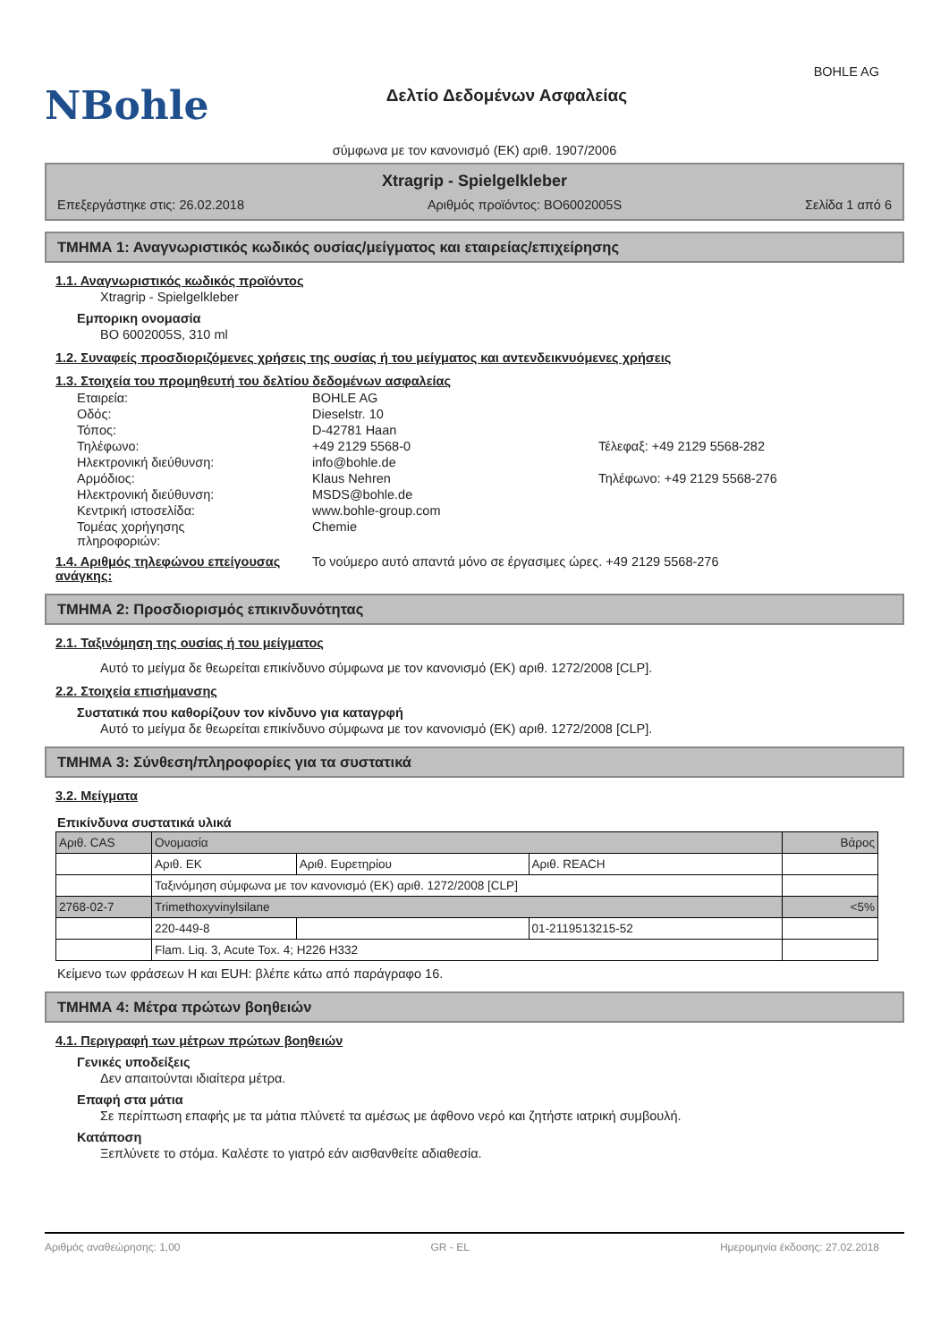NBohle
Δελτίο Δεδομένων Ασφαλείας
BOHLE AG
σύμφωνα με τον κανονισμό (ΕΚ) αριθ. 1907/2006
Xtragrip - Spielgelkleber
Επεξεργάστηκε στις: 26.02.2018 Αριθμός προϊόντος: BO6002005S Σελίδα 1 από 6
ΤΜΗΜΑ 1: Αναγνωριστικός κωδικός ουσίας/μείγματος και εταιρείας/επιχείρησης
1.1. Αναγνωριστικός κωδικός προϊόντος
Xtragrip - Spielgelkleber
Εμπορικη ονομασία
BO 6002005S, 310 ml
1.2. Συναφείς προσδιοριζόμενες χρήσεις της ουσίας ή του μείγματος και αντενδεικνυόμενες χρήσεις
1.3. Στοιχεία του προμηθευτή του δελτίου δεδομένων ασφαλείας
| Εταιρεία: | BOHLE AG | |
| Οδός: | Dieselstr. 10 | |
| Τόπος: | D-42781 Haan | |
| Τηλέφωνο: | +49 2129 5568-0 | Τέλεφαξ: +49 2129 5568-282 |
| Ηλεκτρονική διεύθυνση: | info@bohle.de | |
| Αρμόδιος: | Klaus Nehren | Τηλέφωνο: +49 2129 5568-276 |
| Ηλεκτρονική διεύθυνση: | MSDS@bohle.de | |
| Κεντρική ιστοσελίδα: | www.bohle-group.com | |
| Τομέας χορήγησης πληροφοριών: | Chemie | |
1.4. Αριθμός τηλεφώνου επείγουσας ανάγκης:
Το νούμερο αυτό απαντά μόνο σε έργασιμες ώρες. +49 2129 5568-276
ΤΜΗΜΑ 2: Προσδιορισμός επικινδυνότητας
2.1. Ταξινόμηση της ουσίας ή του μείγματος
Αυτό το μείγμα δε θεωρείται επικίνδυνο σύμφωνα με τον κανονισμό (ΕΚ) αριθ. 1272/2008 [CLP].
2.2. Στοιχεία επισήμανσης
Συστατικά που καθορίζουν τον κίνδυνο για καταγρφή
Αυτό το μείγμα δε θεωρείται επικίνδυνο σύμφωνα με τον κανονισμό (ΕΚ) αριθ. 1272/2008 [CLP].
ΤΜΗΜΑ 3: Σύνθεση/πληροφορίες για τα συστατικά
3.2. Μείγματα
Επικίνδυνα συστατικά υλικά
| Αριθ. CAS | Ονομασία | | | Βάρος |
| --- | --- | --- | --- | --- |
| | Αριθ. ΕΚ | Αριθ. Ευρετηρίου | Αριθ. REACH | |
| | Ταξινόμηση σύμφωνα με τον κανονισμό (ΕΚ) αριθ. 1272/2008 [CLP] | | | |
| 2768-02-7 | Trimethoxyvinylsilane | | | <5% |
| | 220-449-8 | | 01-2119513215-52 | |
| | Flam. Liq. 3, Acute Tox. 4; H226 H332 | | | |
Κείμενο των φράσεων Η και EUH: βλέπε κάτω από παράγραφο 16.
ΤΜΗΜΑ 4: Μέτρα πρώτων βοηθειών
4.1. Περιγραφή των μέτρων πρώτων βοηθειών
Γενικές υποδείξεις
Δεν απαιτούνται ιδιαίτερα μέτρα.
Επαφή στα μάτια
Σε περίπτωση επαφής με τα μάτια πλύνετέ τα αμέσως με άφθονο νερό και ζητήστε ιατρική συμβουλή.
Κατάποση
Ξεπλύνετε το στόμα. Καλέστε το γιατρό εάν αισθανθείτε αδιαθεσία.
Αριθμός αναθεώρησης: 1,00 GR - EL Ημερομηνία έκδοσης: 27.02.2018